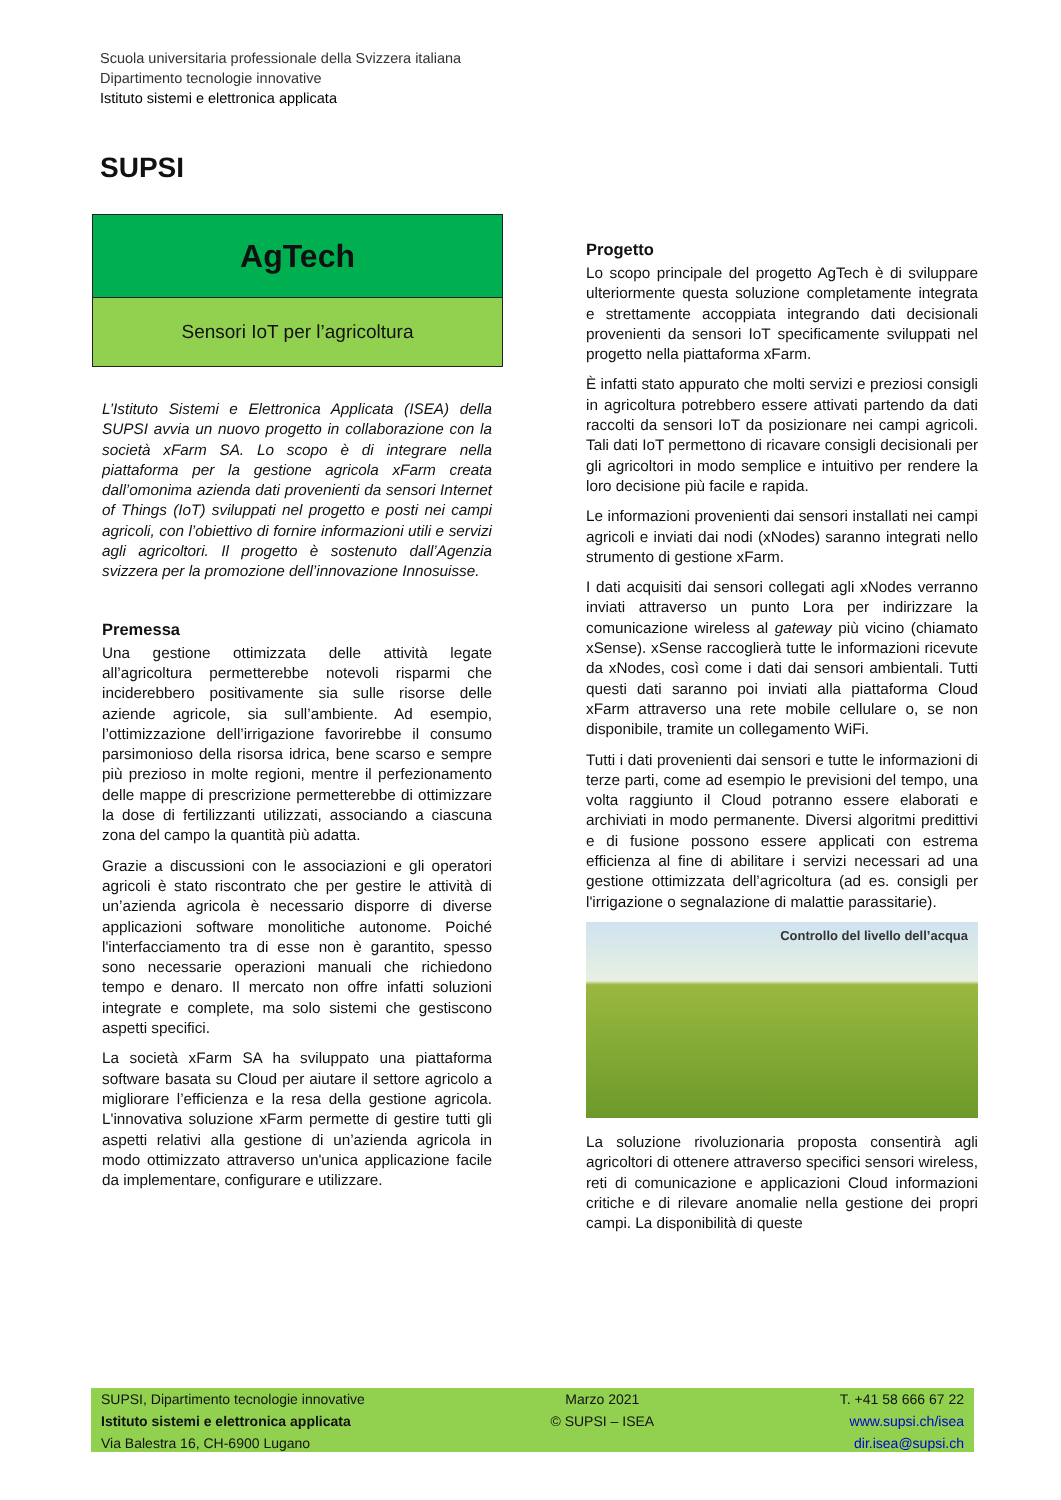Scuola universitaria professionale della Svizzera italiana
Dipartimento tecnologie innovative
Istituto sistemi e elettronica applicata
SUPSI
AgTech
Sensori IoT per l’agricoltura
L’Istituto Sistemi e Elettronica Applicata (ISEA) della SUPSI avvia un nuovo progetto in collaborazione con la società xFarm SA. Lo scopo è di integrare nella piattaforma per la gestione agricola xFarm creata dall’omonima azienda dati provenienti da sensori Internet of Things (IoT) sviluppati nel progetto e posti nei campi agricoli, con l’obiettivo di fornire informazioni utili e servizi agli agricoltori. Il progetto è sostenuto dall’Agenzia svizzera per la promozione dell’innovazione Innosuisse.
Premessa
Una gestione ottimizzata delle attività legate all’agricoltura permetterebbe notevoli risparmi che inciderebbero positivamente sia sulle risorse delle aziende agricole, sia sull’ambiente. Ad esempio, l’ottimizzazione dell’irrigazione favorirebbe il consumo parsimonioso della risorsa idrica, bene scarso e sempre più prezioso in molte regioni, mentre il perfezionamento delle mappe di prescrizione permetterebbe di ottimizzare la dose di fertilizzanti utilizzati, associando a ciascuna zona del campo la quantità più adatta.
Grazie a discussioni con le associazioni e gli operatori agricoli è stato riscontrato che per gestire le attività di un’azienda agricola è necessario disporre di diverse applicazioni software monolitiche autonome. Poiché l'interfacciamento tra di esse non è garantito, spesso sono necessarie operazioni manuali che richiedono tempo e denaro. Il mercato non offre infatti soluzioni integrate e complete, ma solo sistemi che gestiscono aspetti specifici.
La società xFarm SA ha sviluppato una piattaforma software basata su Cloud per aiutare il settore agricolo a migliorare l’efficienza e la resa della gestione agricola. L'innovativa soluzione xFarm permette di gestire tutti gli aspetti relativi alla gestione di un’azienda agricola in modo ottimizzato attraverso un'unica applicazione facile da implementare, configurare e utilizzare.
Progetto
Lo scopo principale del progetto AgTech è di sviluppare ulteriormente questa soluzione completamente integrata e strettamente accoppiata integrando dati decisionali provenienti da sensori IoT specificamente sviluppati nel progetto nella piattaforma xFarm.
È infatti stato appurato che molti servizi e preziosi consigli in agricoltura potrebbero essere attivati partendo da dati raccolti da sensori IoT da posizionare nei campi agricoli. Tali dati IoT permettono di ricavare consigli decisionali per gli agricoltori in modo semplice e intuitivo per rendere la loro decisione più facile e rapida.
Le informazioni provenienti dai sensori installati nei campi agricoli e inviati dai nodi (xNodes) saranno integrati nello strumento di gestione xFarm.
I dati acquisiti dai sensori collegati agli xNodes verranno inviati attraverso un punto Lora per indirizzare la comunicazione wireless al gateway più vicino (chiamato xSense). xSense raccoglierà tutte le informazioni ricevute da xNodes, così come i dati dai sensori ambientali. Tutti questi dati saranno poi inviati alla piattaforma Cloud xFarm attraverso una rete mobile cellulare o, se non disponibile, tramite un collegamento WiFi.
Tutti i dati provenienti dai sensori e tutte le informazioni di terze parti, come ad esempio le previsioni del tempo, una volta raggiunto il Cloud potranno essere elaborati e archiviati in modo permanente. Diversi algoritmi predittivi e di fusione possono essere applicati con estrema efficienza al fine di abilitare i servizi necessari ad una gestione ottimizzata dell’agricoltura (ad es. consigli per l'irrigazione o segnalazione di malattie parassitarie).
Controllo del livello dell’acqua
La soluzione rivoluzionaria proposta consentirà agli agricoltori di ottenere attraverso specifici sensori wireless, reti di comunicazione e applicazioni Cloud informazioni critiche e di rilevare anomalie nella gestione dei propri campi. La disponibilità di queste
SUPSI, Dipartimento tecnologie innovative
Istituto sistemi e elettronica applicata
Via Balestra 16, CH-6900 Lugano
Marzo 2021
© SUPSI – ISEA
T. +41 58 666 67 22
www.supsi.ch/isea
dir.isea@supsi.ch